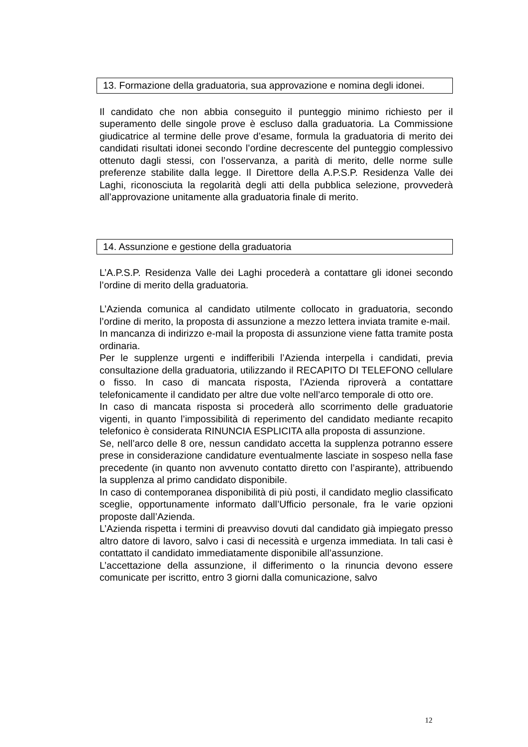13. Formazione della graduatoria, sua approvazione e nomina degli idonei.
Il candidato che non abbia conseguito il punteggio minimo richiesto per il superamento delle singole prove è escluso dalla graduatoria. La Commissione giudicatrice al termine delle prove d’esame, formula la graduatoria di merito dei candidati risultati idonei secondo l’ordine decrescente del punteggio complessivo ottenuto dagli stessi, con l’osservanza, a parità di merito, delle norme sulle preferenze stabilite dalla legge. Il Direttore della A.P.S.P. Residenza Valle dei Laghi, riconosciuta la regolarità degli atti della pubblica selezione, provvederà all’approvazione unitamente alla graduatoria finale di merito.
14. Assunzione e gestione della graduatoria
L’A.P.S.P. Residenza Valle dei Laghi procederà a contattare gli idonei secondo l’ordine di merito della graduatoria.
L’Azienda comunica al candidato utilmente collocato in graduatoria, secondo l’ordine di merito, la proposta di assunzione a mezzo lettera inviata tramite e-mail.
In mancanza di indirizzo e-mail la proposta di assunzione viene fatta tramite posta ordinaria.
Per le supplenze urgenti e indifferibili l’Azienda interpella i candidati, previa consultazione della graduatoria, utilizzando il RECAPITO DI TELEFONO cellulare o fisso. In caso di mancata risposta, l’Azienda riproverà a contattare telefonicamente il candidato per altre due volte nell’arco temporale di otto ore.
In caso di mancata risposta si procederà allo scorrimento delle graduatorie vigenti, in quanto l’impossibilità di reperimento del candidato mediante recapito telefonico è considerata RINUNCIA ESPLICITA alla proposta di assunzione.
Se, nell’arco delle 8 ore, nessun candidato accetta la supplenza potranno essere prese in considerazione candidature eventualmente lasciate in sospeso nella fase precedente (in quanto non avvenuto contatto diretto con l’aspirante), attribuendo la supplenza al primo candidato disponibile.
In caso di contemporanea disponibilità di più posti, il candidato meglio classificato sceglie, opportunamente informato dall’Ufficio personale, fra le varie opzioni proposte dall’Azienda.
L’Azienda rispetta i termini di preavviso dovuti dal candidato già impiegato presso altro datore di lavoro, salvo i casi di necessità e urgenza immediata. In tali casi è contattato il candidato immediatamente disponibile all’assunzione.
L’accettazione della assunzione, il differimento o la rinuncia devono essere comunicate per iscritto, entro 3 giorni dalla comunicazione, salvo
12